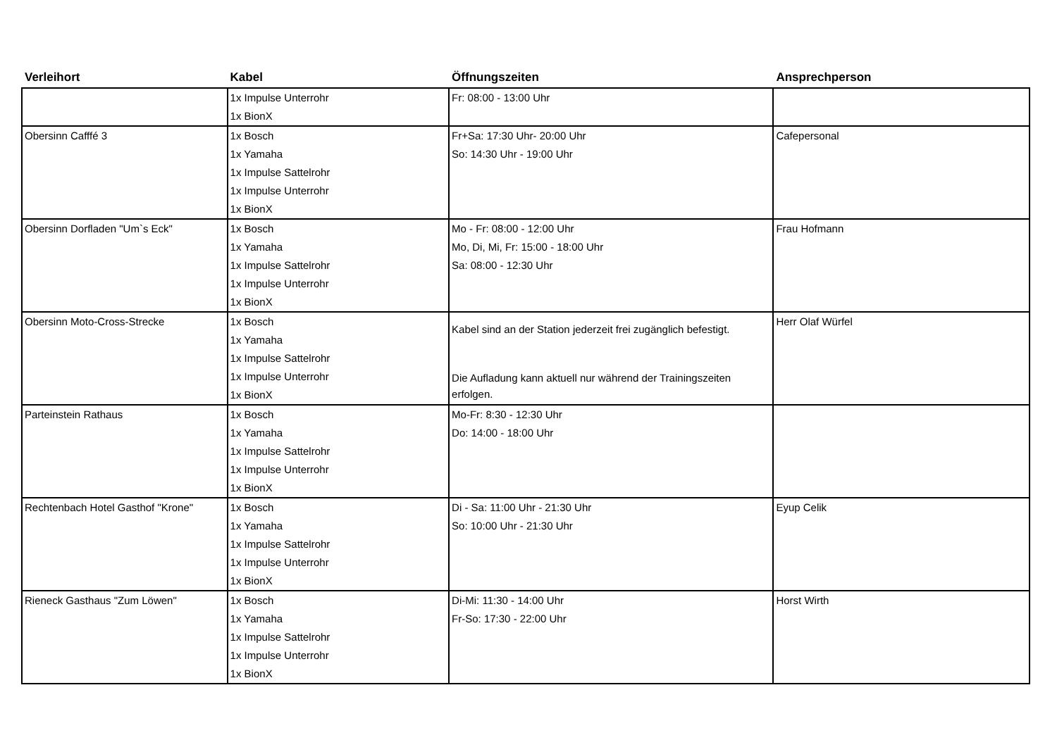| Verleihort | Kabel | Öffnungszeiten | Ansprechperson |
| --- | --- | --- | --- |
| | 1x Impulse Unterrohr 1x BionX | Fr: 08:00 - 13:00 Uhr | |
| Obersinn Cafffé 3 | 1x Bosch 1x Yamaha 1x Impulse Sattelrohr 1x Impulse Unterrohr 1x BionX | Fr+Sa: 17:30 Uhr- 20:00 Uhr So: 14:30 Uhr - 19:00 Uhr | Cafepersonal |
| Obersinn Dorfladen "Um`s Eck" | 1x Bosch 1x Yamaha 1x Impulse Sattelrohr 1x Impulse Unterrohr 1x BionX | Mo - Fr: 08:00 - 12:00 Uhr Mo, Di, Mi, Fr: 15:00 - 18:00 Uhr Sa: 08:00 - 12:30 Uhr | Frau Hofmann |
| Obersinn Moto-Cross-Strecke | 1x Bosch 1x Yamaha 1x Impulse Sattelrohr 1x Impulse Unterrohr 1x BionX | Kabel sind an der Station jederzeit frei zugänglich befestigt. Die Aufladung kann aktuell nur während der Trainingszeiten erfolgen. | Herr Olaf Würfel |
| Parteinstein Rathaus | 1x Bosch 1x Yamaha 1x Impulse Sattelrohr 1x Impulse Unterrohr 1x BionX | Mo-Fr: 8:30 - 12:30 Uhr Do: 14:00 - 18:00 Uhr | |
| Rechtenbach Hotel Gasthof "Krone" | 1x Bosch 1x Yamaha 1x Impulse Sattelrohr 1x Impulse Unterrohr 1x BionX | Di - Sa: 11:00 Uhr - 21:30 Uhr So: 10:00 Uhr - 21:30 Uhr | Eyup Celik |
| Rieneck Gasthaus "Zum Löwen" | 1x Bosch 1x Yamaha 1x Impulse Sattelrohr 1x Impulse Unterrohr 1x BionX | Di-Mi: 11:30 - 14:00 Uhr Fr-So: 17:30 - 22:00 Uhr | Horst Wirth |